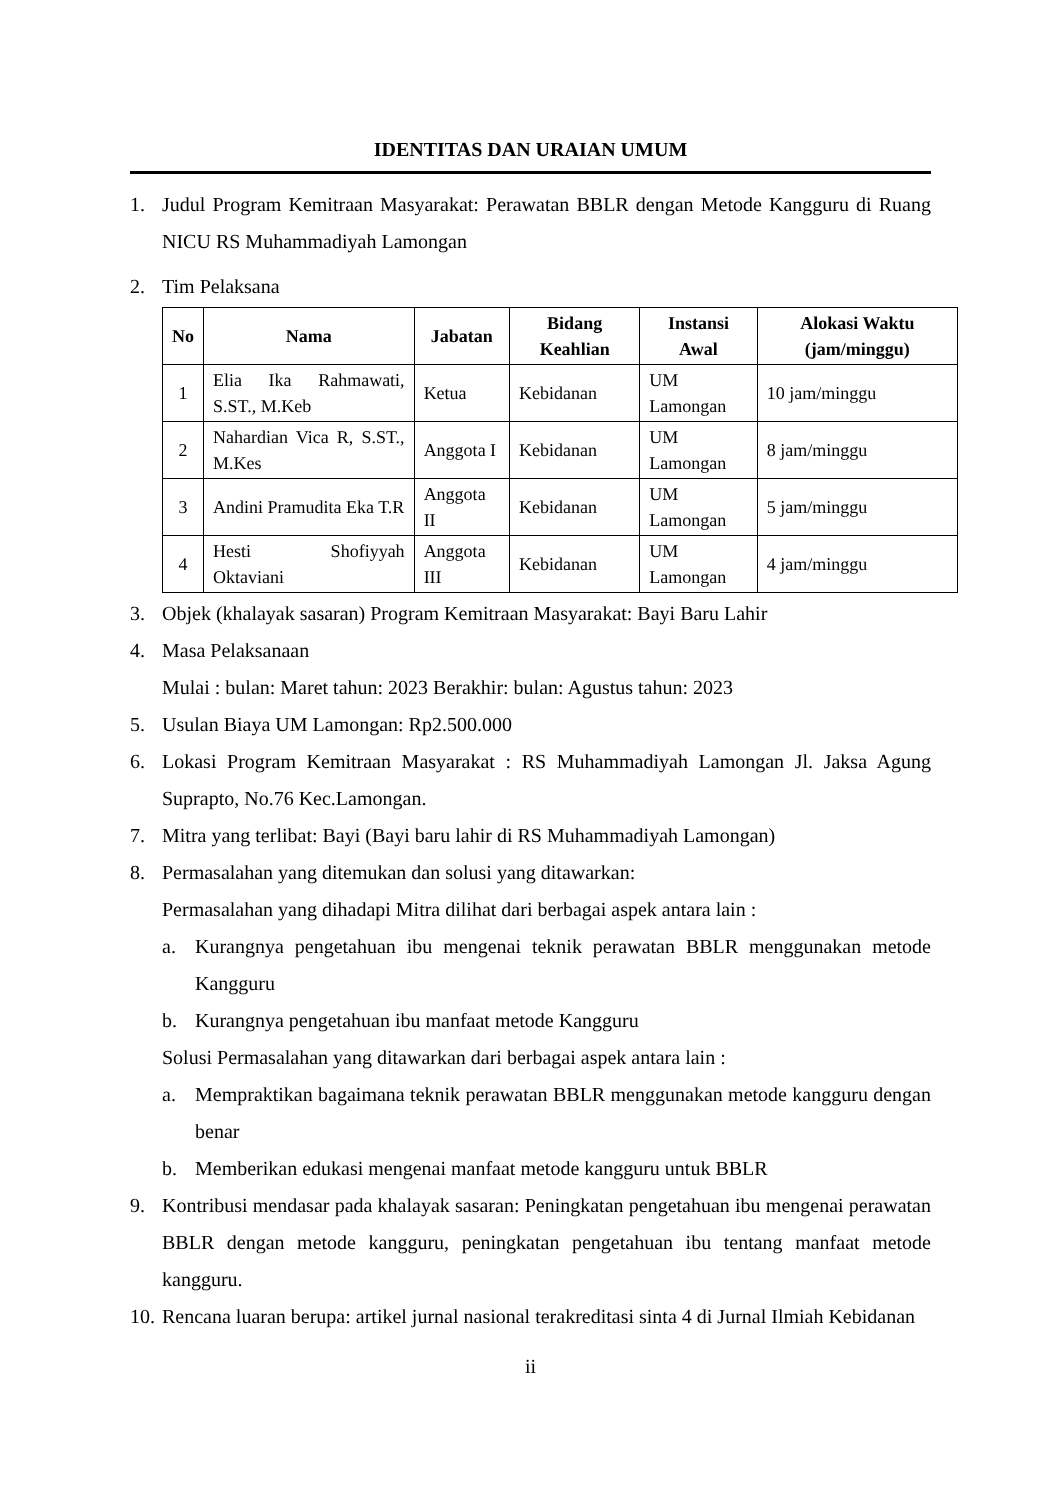IDENTITAS DAN URAIAN UMUM
1. Judul Program Kemitraan Masyarakat: Perawatan BBLR dengan Metode Kangguru di Ruang NICU RS Muhammadiyah Lamongan
2. Tim Pelaksana
| No | Nama | Jabatan | Bidang Keahlian | Instansi Awal | Alokasi Waktu (jam/minggu) |
| --- | --- | --- | --- | --- | --- |
| 1 | Elia Ika Rahmawati, S.ST., M.Keb | Ketua | Kebidanan | UM Lamongan | 10 jam/minggu |
| 2 | Nahardian Vica R, S.ST., M.Kes | Anggota I | Kebidanan | UM Lamongan | 8 jam/minggu |
| 3 | Andini Pramudita Eka T.R | Anggota II | Kebidanan | UM Lamongan | 5 jam/minggu |
| 4 | Hesti Shofiyyah Oktaviani | Anggota III | Kebidanan | UM Lamongan | 4 jam/minggu |
3. Objek (khalayak sasaran) Program Kemitraan Masyarakat: Bayi Baru Lahir
4. Masa Pelaksanaan
Mulai : bulan: Maret tahun: 2023 Berakhir: bulan: Agustus tahun: 2023
5. Usulan Biaya UM Lamongan: Rp2.500.000
6. Lokasi Program Kemitraan Masyarakat : RS Muhammadiyah Lamongan Jl. Jaksa Agung Suprapto, No.76 Kec.Lamongan.
7. Mitra yang terlibat: Bayi (Bayi baru lahir di RS Muhammadiyah Lamongan)
8. Permasalahan yang ditemukan dan solusi yang ditawarkan:
Permasalahan yang dihadapi Mitra dilihat dari berbagai aspek antara lain :
a. Kurangnya pengetahuan ibu mengenai teknik perawatan BBLR menggunakan metode Kangguru
b. Kurangnya pengetahuan ibu manfaat metode Kangguru
Solusi Permasalahan yang ditawarkan dari berbagai aspek antara lain :
a. Mempraktikan bagaimana teknik perawatan BBLR menggunakan metode kangguru dengan benar
b. Memberikan edukasi mengenai manfaat metode kangguru untuk BBLR
9. Kontribusi mendasar pada khalayak sasaran: Peningkatan pengetahuan ibu mengenai perawatan BBLR dengan metode kangguru, peningkatan pengetahuan ibu tentang manfaat metode kangguru.
10.
Rencana luaran berupa: artikel jurnal nasional terakreditasi sinta 4 di Jurnal Ilmiah Kebidanan
ii